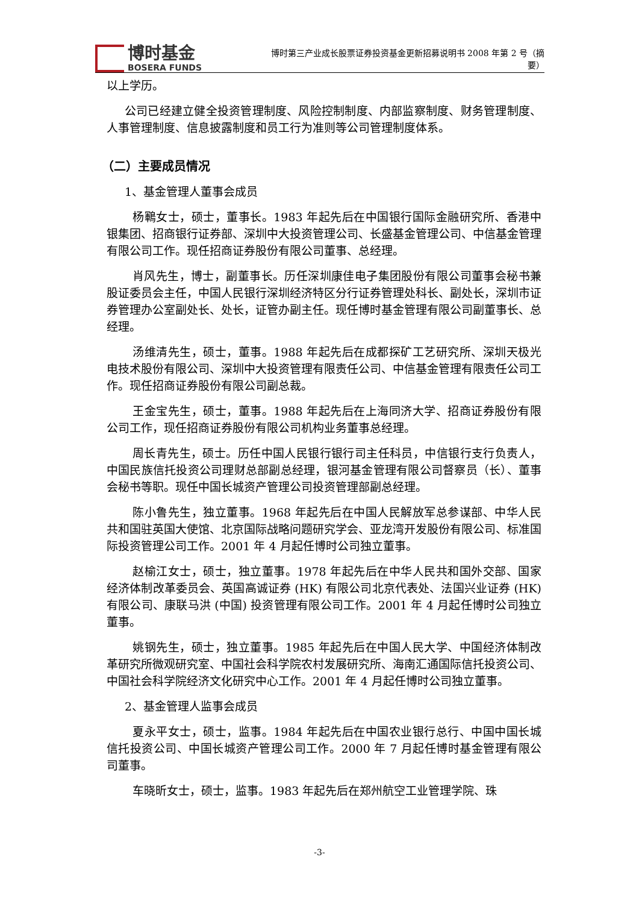博时基金
BOSERA FUNDS
博时第三产业成长股票证券投资基金更新招募说明书 2008 年第 2 号（摘要）
以上学历。
公司已经建立健全投资管理制度、风险控制制度、内部监察制度、财务管理制度、人事管理制度、信息披露制度和员工行为准则等公司管理制度体系。
（二）主要成员情况
1、基金管理人董事会成员
杨鶤女士，硕士，董事长。1983 年起先后在中国银行国际金融研究所、香港中银集团、招商银行证券部、深圳中大投资管理公司、长盛基金管理公司、中信基金管理有限公司工作。现任招商证券股份有限公司董事、总经理。
肖风先生，博士，副董事长。历任深圳康佳电子集团股份有限公司董事会秘书兼股证委员会主任，中国人民银行深圳经济特区分行证券管理处科长、副处长，深圳市证券管理办公室副处长、处长，证管办副主任。现任博时基金管理有限公司副董事长、总经理。
汤维清先生，硕士，董事。1988 年起先后在成都探矿工艺研究所、深圳天极光电技术股份有限公司、深圳中大投资管理有限责任公司、中信基金管理有限责任公司工作。现任招商证券股份有限公司副总裁。
王金宝先生，硕士，董事。1988 年起先后在上海同济大学、招商证券股份有限公司工作，现任招商证券股份有限公司机构业务董事总经理。
周长青先生，硕士。历任中国人民银行银行司主任科员，中信银行支行负责人，中国民族信托投资公司理财总部副总经理，银河基金管理有限公司督察员（长）、董事会秘书等职。现任中国长城资产管理公司投资管理部副总经理。
陈小鲁先生，独立董事。1968 年起先后在中国人民解放军总参谋部、中华人民共和国驻英国大使馆、北京国际战略问题研究学会、亚龙湾开发股份有限公司、标准国际投资管理公司工作。2001 年 4 月起任博时公司独立董事。
赵榆江女士，硕士，独立董事。1978 年起先后在中华人民共和国外交部、国家经济体制改革委员会、英国高诚证券 (HK) 有限公司北京代表处、法国兴业证券 (HK) 有限公司、康联马洪 (中国) 投资管理有限公司工作。2001 年 4 月起任博时公司独立董事。
姚钢先生，硕士，独立董事。1985 年起先后在中国人民大学、中国经济体制改革研究所微观研究室、中国社会科学院农村发展研究所、海南汇通国际信托投资公司、中国社会科学院经济文化研究中心工作。2001 年 4 月起任博时公司独立董事。
2、基金管理人监事会成员
夏永平女士，硕士，监事。1984 年起先后在中国农业银行总行、中国中国长城信托投资公司、中国长城资产管理公司工作。2000 年 7 月起任博时基金管理有限公司董事。
车晓昕女士，硕士，监事。1983 年起先后在郑州航空工业管理学院、珠
-3-